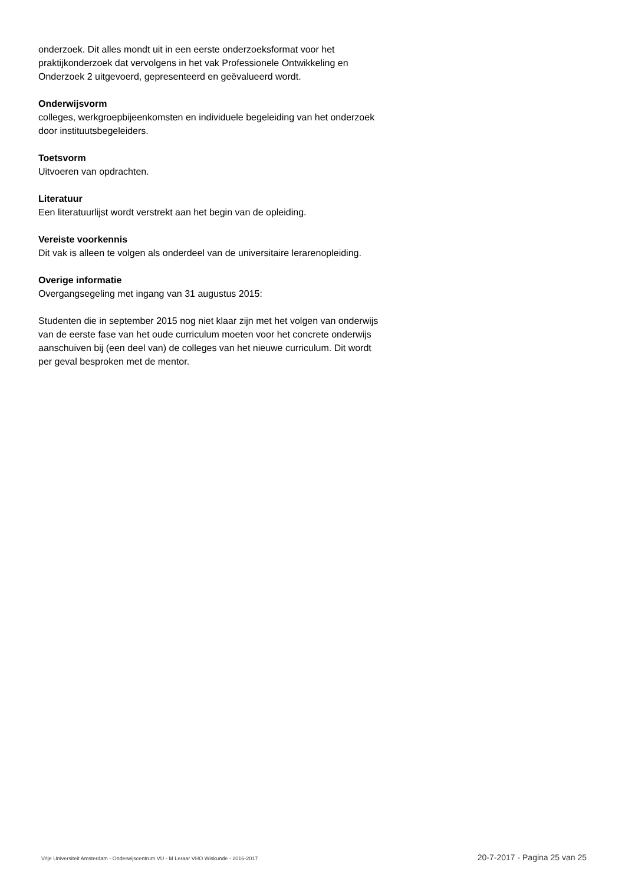onderzoek. Dit alles mondt uit in een eerste onderzoeksformat voor het praktijkonderzoek dat vervolgens in het vak Professionele Ontwikkeling en Onderzoek 2 uitgevoerd, gepresenteerd en geëvalueerd wordt.
Onderwijsvorm
colleges, werkgroepbijeenkomsten en individuele begeleiding van het onderzoek door instituutsbegeleiders.
Toetsvorm
Uitvoeren van opdrachten.
Literatuur
Een literatuurlijst wordt verstrekt aan het begin van de opleiding.
Vereiste voorkennis
Dit vak is alleen te volgen als onderdeel van de universitaire lerarenopleiding.
Overige informatie
Overgangsegeling met ingang van 31 augustus 2015:
Studenten die in september 2015 nog niet klaar zijn met het volgen van onderwijs van de eerste fase van het oude curriculum moeten voor het concrete onderwijs aanschuiven bij (een deel van) de colleges van het nieuwe curriculum. Dit wordt per geval besproken met de mentor.
Vrije Universiteit Amsterdam - Onderwijscentrum VU - M Leraar VHO Wiskunde - 2016-2017 20-7-2017 - Pagina 25 van 25